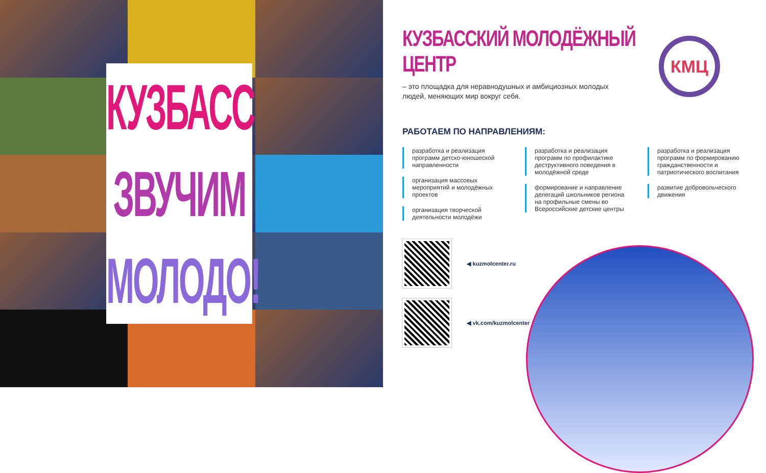КУЗБАСС
ЗВУЧИМ
МОЛОДО!
КМЦ
КУЗБАССКИЙ МОЛОДЁЖНЫЙ ЦЕНТР
– это площадка для неравнодушных и амбициозных молодых людей, меняющих мир вокруг себя.
РАБОТАЕМ ПО НАПРАВЛЕНИЯМ:
разработка и реализация программ детско-юношеской направленности
организация массовых мероприятий и молодёжных проектов
организация творческой деятельности молодёжи
разработка и реализация программ по профилактике деструктивного поведения в молодёжной среде
формирование и направление делегаций школьников региона на профильные смены во Всероссийские детские центры
разработка и реализация программ по формированию гражданственности и патриотического воспитания
развитие добровольческого движения
◀ kuzmolcenter.ru
◀ vk.com/kuzmolcenter